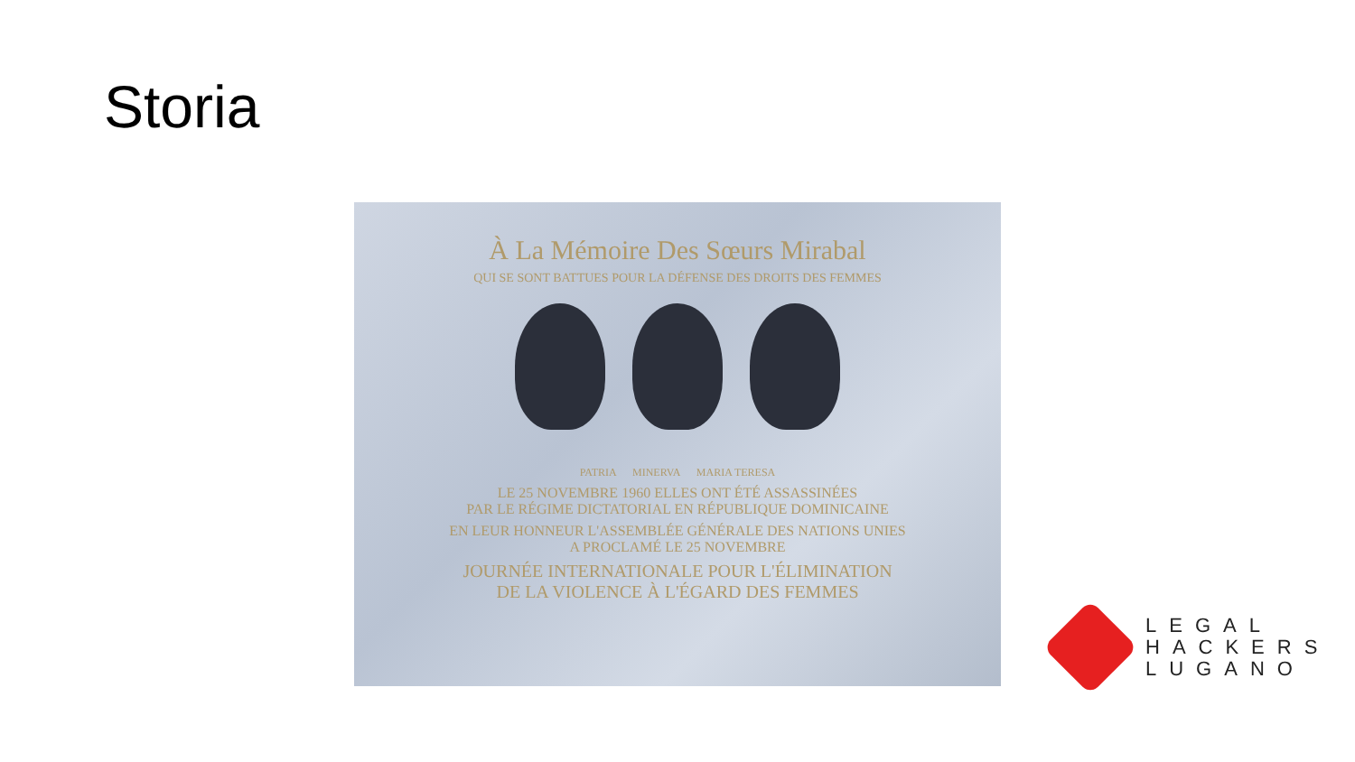Storia
À La Mémoire Des Sœurs Mirabal
QUI SE SONT BATTUES POUR LA DÉFENSE DES DROITS DES FEMMES
PATRIA MINERVA MARIA TERESA
LE 25 NOVEMBRE 1960 ELLES ONT ÉTÉ ASSASSINÉES
PAR LE RÉGIME DICTATORIAL EN RÉPUBLIQUE DOMINICAINE
EN LEUR HONNEUR L'ASSEMBLÉE GÉNÉRALE DES NATIONS UNIES
A PROCLAMÉ LE 25 NOVEMBRE
JOURNÉE INTERNATIONALE POUR L'ÉLIMINATION
DE LA VIOLENCE À L'ÉGARD DES FEMMES
LEGAL
HACKERS
LUGANO